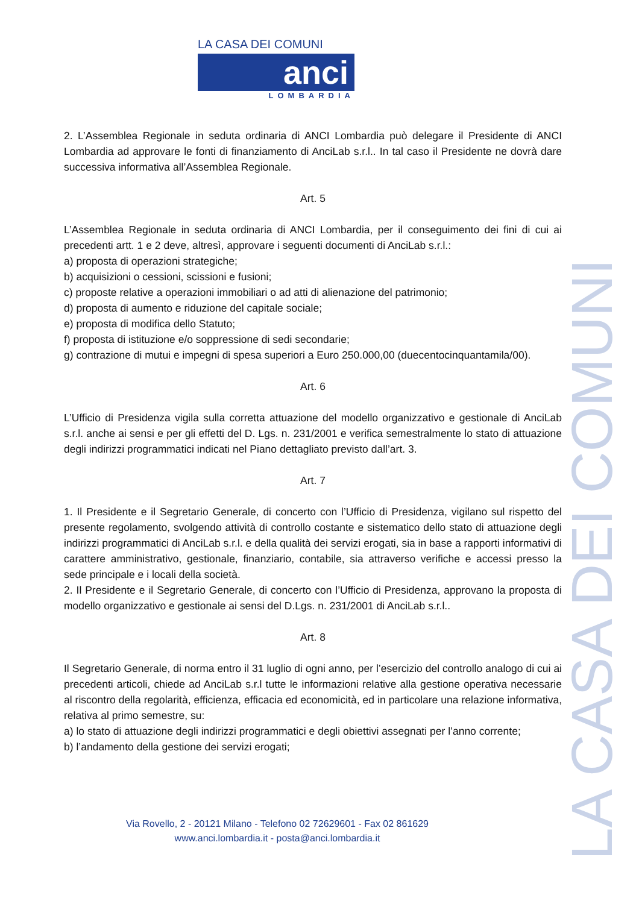LA CASA DEI COMUNI
anci
LOMBARDIA
LA CASA DEI COMUNI
2. L’Assemblea Regionale in seduta ordinaria di ANCI Lombardia può delegare il Presidente di ANCI Lombardia ad approvare le fonti di finanziamento di AnciLab s.r.l.. In tal caso il Presidente ne dovrà dare successiva informativa all’Assemblea Regionale.
Art. 5
L’Assemblea Regionale in seduta ordinaria di ANCI Lombardia, per il conseguimento dei fini di cui ai precedenti artt. 1 e 2 deve, altresì, approvare i seguenti documenti di AnciLab s.r.l.:
a) proposta di operazioni strategiche;
b) acquisizioni o cessioni, scissioni e fusioni;
c) proposte relative a operazioni immobiliari o ad atti di alienazione del patrimonio;
d) proposta di aumento e riduzione del capitale sociale;
e) proposta di modifica dello Statuto;
f) proposta di istituzione e/o soppressione di sedi secondarie;
g) contrazione di mutui e impegni di spesa superiori a Euro 250.000,00 (duecentocinquantamila/00).
Art. 6
L’Ufficio di Presidenza vigila sulla corretta attuazione del modello organizzativo e gestionale di AnciLab s.r.l. anche ai sensi e per gli effetti del D. Lgs. n. 231/2001 e verifica semestralmente lo stato di attuazione degli indirizzi programmatici indicati nel Piano dettagliato previsto dall’art. 3.
Art. 7
1. Il Presidente e il Segretario Generale, di concerto con l’Ufficio di Presidenza, vigilano sul rispetto del presente regolamento, svolgendo attività di controllo costante e sistematico dello stato di attuazione degli indirizzi programmatici di AnciLab s.r.l. e della qualità dei servizi erogati, sia in base a rapporti informativi di carattere amministrativo, gestionale, finanziario, contabile, sia attraverso verifiche e accessi presso la sede principale e i locali della società.
2. Il Presidente e il Segretario Generale, di concerto con l’Ufficio di Presidenza, approvano la proposta di modello organizzativo e gestionale ai sensi del D.Lgs. n. 231/2001 di AnciLab s.r.l..
Art. 8
Il Segretario Generale, di norma entro il 31 luglio di ogni anno, per l’esercizio del controllo analogo di cui ai precedenti articoli, chiede ad AnciLab s.r.l tutte le informazioni relative alla gestione operativa necessarie al riscontro della regolarità, efficienza, efficacia ed economicità, ed in particolare una relazione informativa, relativa al primo semestre, su:
a) lo stato di attuazione degli indirizzi programmatici e degli obiettivi assegnati per l’anno corrente;
b) l’andamento della gestione dei servizi erogati;
Via Rovello, 2 - 20121 Milano - Telefono 02 72629601 - Fax 02 861629
www.anci.lombardia.it - posta@anci.lombardia.it